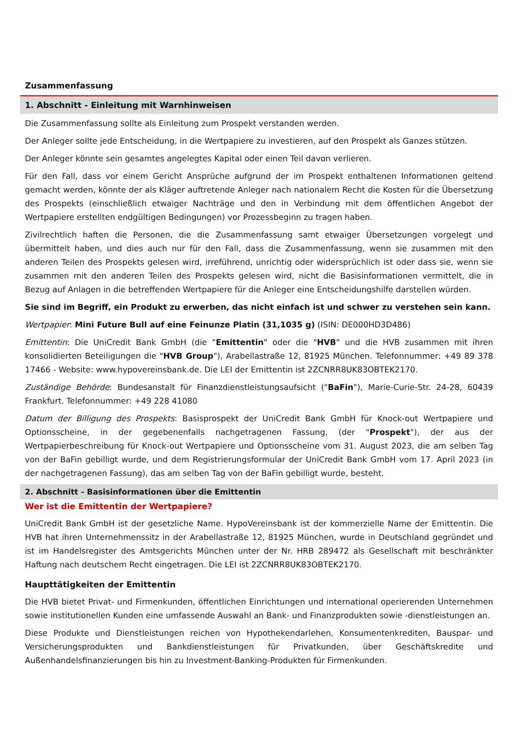Zusammenfassung
1. Abschnitt - Einleitung mit Warnhinweisen
Die Zusammenfassung sollte als Einleitung zum Prospekt verstanden werden.
Der Anleger sollte jede Entscheidung, in die Wertpapiere zu investieren, auf den Prospekt als Ganzes stützen.
Der Anleger könnte sein gesamtes angelegtes Kapital oder einen Teil davon verlieren.
Für den Fall, dass vor einem Gericht Ansprüche aufgrund der im Prospekt enthaltenen Informationen geltend gemacht werden, könnte der als Kläger auftretende Anleger nach nationalem Recht die Kosten für die Übersetzung des Prospekts (einschließlich etwaiger Nachträge und den in Verbindung mit dem öffentlichen Angebot der Wertpapiere erstellten endgültigen Bedingungen) vor Prozessbeginn zu tragen haben.
Zivilrechtlich haften die Personen, die die Zusammenfassung samt etwaiger Übersetzungen vorgelegt und übermittelt haben, und dies auch nur für den Fall, dass die Zusammenfassung, wenn sie zusammen mit den anderen Teilen des Prospekts gelesen wird, irreführend, unrichtig oder widersprüchlich ist oder dass sie, wenn sie zusammen mit den anderen Teilen des Prospekts gelesen wird, nicht die Basisinformationen vermittelt, die in Bezug auf Anlagen in die betreffenden Wertpapiere für die Anleger eine Entscheidungshilfe darstellen würden.
Sie sind im Begriff, ein Produkt zu erwerben, das nicht einfach ist und schwer zu verstehen sein kann.
Wertpapier: Mini Future Bull auf eine Feinunze Platin (31,1035 g) (ISIN: DE000HD3D486)
Emittentin: Die UniCredit Bank GmbH (die "Emittentin" oder die "HVB" und die HVB zusammen mit ihren konsolidierten Beteiligungen die "HVB Group"), Arabellastraße 12, 81925 München. Telefonnummer: +49 89 378 17466 - Website: www.hypovereinsbank.de. Die LEI der Emittentin ist 2ZCNRR8UK83OBTEK2170.
Zuständige Behörde: Bundesanstalt für Finanzdienstleistungsaufsicht ("BaFin"), Marie-Curie-Str. 24-28, 60439 Frankfurt. Telefonnummer: +49 228 41080
Datum der Billigung des Prospekts: Basisprospekt der UniCredit Bank GmbH für Knock-out Wertpapiere und Optionsscheine, in der gegebenenfalls nachgetragenen Fassung, (der "Prospekt"), der aus der Wertpapierbeschreibung für Knock-out Wertpapiere und Optionsscheine vom 31. August 2023, die am selben Tag von der BaFin gebilligt wurde, und dem Registrierungsformular der UniCredit Bank GmbH vom 17. April 2023 (in der nachgetragenen Fassung), das am selben Tag von der BaFin gebilligt wurde, besteht.
2. Abschnitt - Basisinformationen über die Emittentin
Wer ist die Emittentin der Wertpapiere?
UniCredit Bank GmbH ist der gesetzliche Name. HypoVereinsbank ist der kommerzielle Name der Emittentin. Die HVB hat ihren Unternehmenssitz in der Arabellastraße 12, 81925 München, wurde in Deutschland gegründet und ist im Handelsregister des Amtsgerichts München unter der Nr. HRB 289472 als Gesellschaft mit beschränkter Haftung nach deutschem Recht eingetragen. Die LEI ist 2ZCNRR8UK83OBTEK2170.
Haupttätigkeiten der Emittentin
Die HVB bietet Privat- und Firmenkunden, öffentlichen Einrichtungen und international operierenden Unternehmen sowie institutionellen Kunden eine umfassende Auswahl an Bank- und Finanzprodukten sowie -dienstleistungen an.
Diese Produkte und Dienstleistungen reichen von Hypothekendarlehen, Konsumentenkrediten, Bauspar- und Versicherungsprodukten und Bankdienstleistungen für Privatkunden, über Geschäftskredite und Außenhandelsfinanzierungen bis hin zu Investment-Banking-Produkten für Firmenkunden.